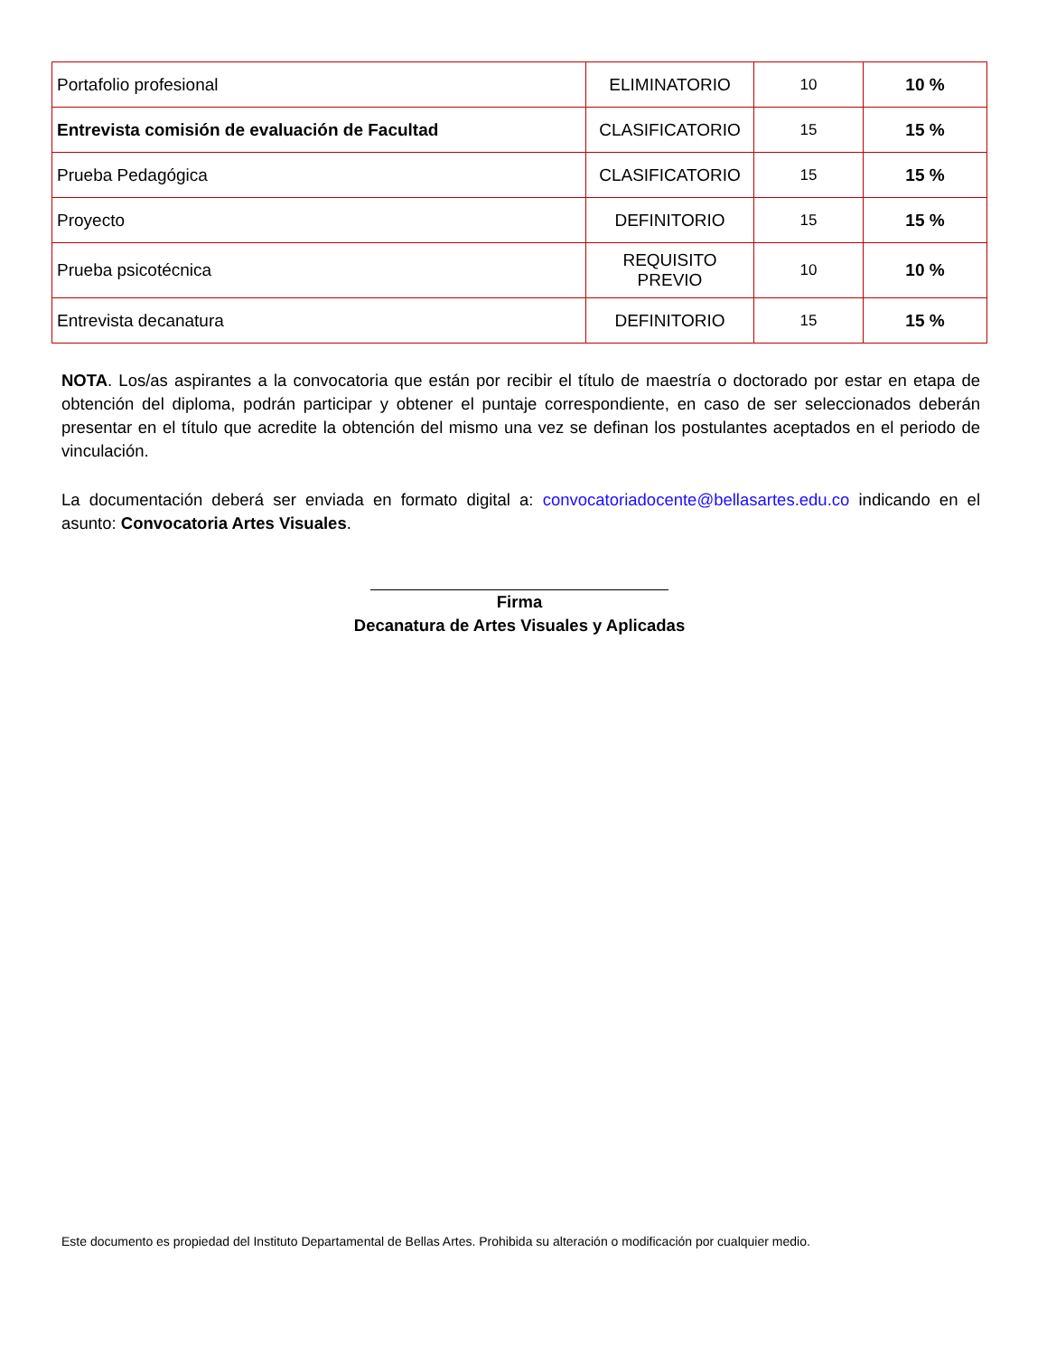| Portafolio profesional | ELIMINATORIO | 10 | 10 % |
| Entrevista comisión de evaluación de Facultad | CLASIFICATORIO | 15 | 15 % |
| Prueba Pedagógica | CLASIFICATORIO | 15 | 15 % |
| Proyecto | DEFINITORIO | 15 | 15 % |
| Prueba psicotécnica | REQUISITO PREVIO | 10 | 10 % |
| Entrevista decanatura | DEFINITORIO | 15 | 15 % |
NOTA. Los/as aspirantes a la convocatoria que están por recibir el título de maestría o doctorado por estar en etapa de obtención del diploma, podrán participar y obtener el puntaje correspondiente, en caso de ser seleccionados deberán presentar en el título que acredite la obtención del mismo una vez se definan los postulantes aceptados en el periodo de vinculación.
La documentación deberá ser enviada en formato digital a: convocatoriadocente@bellasartes.edu.co indicando en el asunto: Convocatoria Artes Visuales.
Firma
Decanatura de Artes Visuales y Aplicadas
Este documento es propiedad del Instituto Departamental de Bellas Artes. Prohibida su alteración o modificación por cualquier medio.